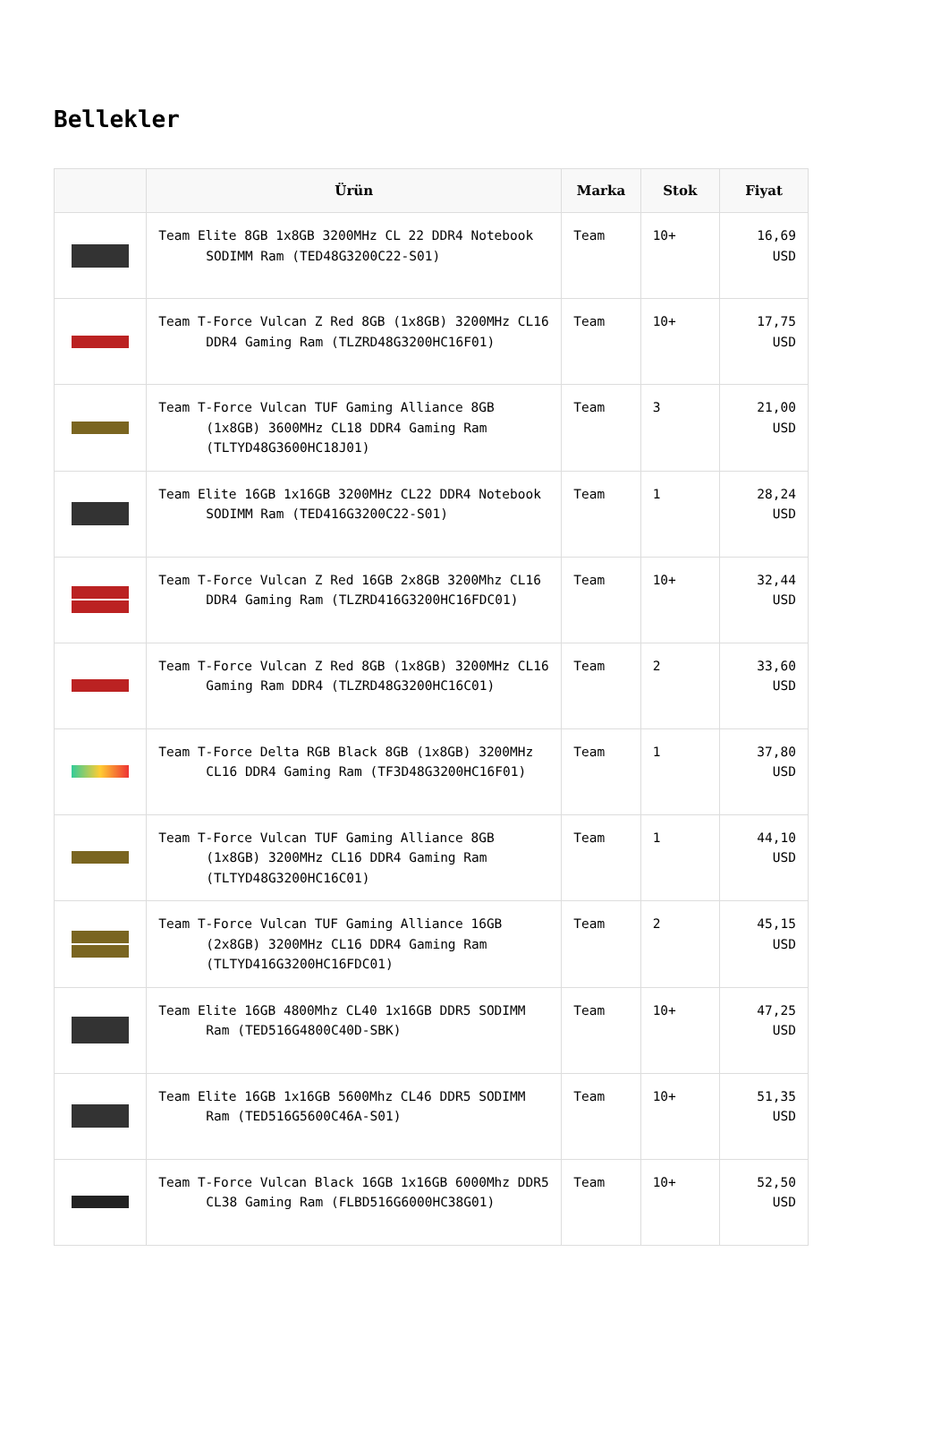Bellekler
| | Ürün | Marka | Stok | Fiyat |
| --- | --- | --- | --- | --- |
| | Team Elite 8GB 1x8GB 3200MHz CL 22 DDR4 Notebook SODIMM Ram (TED48G3200C22-S01) | Team | 10+ | 16,69 USD |
| | Team T-Force Vulcan Z Red 8GB (1x8GB) 3200MHz CL16 DDR4 Gaming Ram (TLZRD48G3200HC16F01) | Team | 10+ | 17,75 USD |
| | Team T-Force Vulcan TUF Gaming Alliance 8GB (1x8GB) 3600MHz CL18 DDR4 Gaming Ram (TLTYD48G3600HC18J01) | Team | 3 | 21,00 USD |
| | Team Elite 16GB 1x16GB 3200MHz CL22 DDR4 Notebook SODIMM Ram (TED416G3200C22-S01) | Team | 1 | 28,24 USD |
| | Team T-Force Vulcan Z Red 16GB 2x8GB 3200Mhz CL16 DDR4 Gaming Ram (TLZRD416G3200HC16FDC01) | Team | 10+ | 32,44 USD |
| | Team T-Force Vulcan Z Red 8GB (1x8GB) 3200MHz CL16 Gaming Ram DDR4 (TLZRD48G3200HC16C01) | Team | 2 | 33,60 USD |
| | Team T-Force Delta RGB Black 8GB (1x8GB) 3200MHz CL16 DDR4 Gaming Ram (TF3D48G3200HC16F01) | Team | 1 | 37,80 USD |
| | Team T-Force Vulcan TUF Gaming Alliance 8GB (1x8GB) 3200MHz CL16 DDR4 Gaming Ram (TLTYD48G3200HC16C01) | Team | 1 | 44,10 USD |
| | Team T-Force Vulcan TUF Gaming Alliance 16GB (2x8GB) 3200MHz CL16 DDR4 Gaming Ram (TLTYD416G3200HC16FDC01) | Team | 2 | 45,15 USD |
| | Team Elite 16GB 4800Mhz CL40 1x16GB DDR5 SODIMM Ram (TED516G4800C40D-SBK) | Team | 10+ | 47,25 USD |
| | Team Elite 16GB 1x16GB 5600Mhz CL46 DDR5 SODIMM Ram (TED516G5600C46A-S01) | Team | 10+ | 51,35 USD |
| | Team T-Force Vulcan Black 16GB 1x16GB 6000Mhz DDR5 CL38 Gaming Ram (FLBD516G6000HC38G01) | Team | 10+ | 52,50 USD |